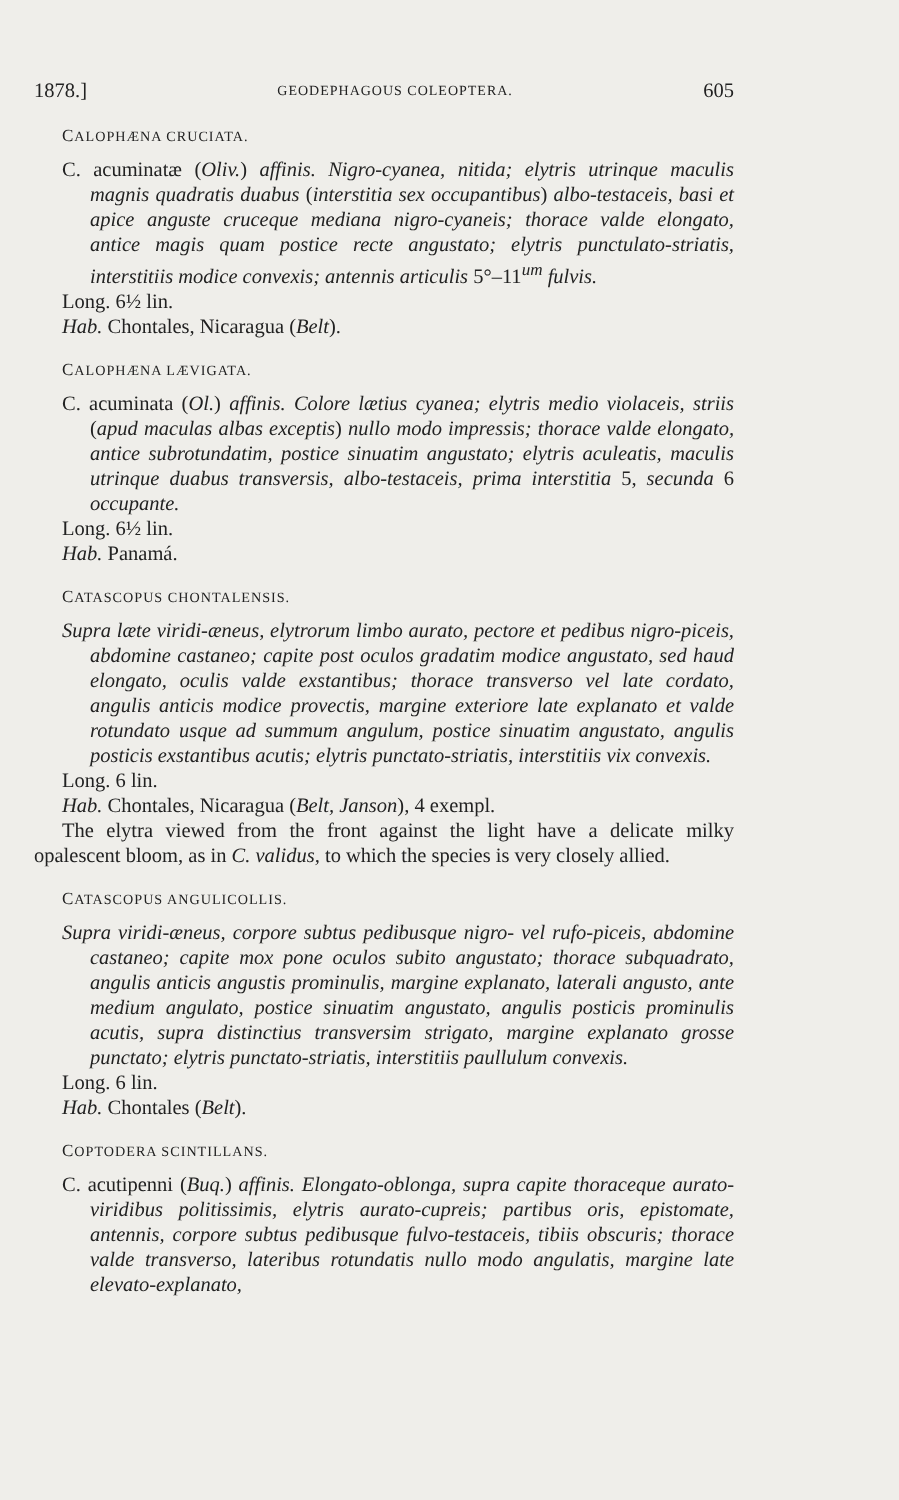1878.] GEODEPHAGOUS COLEOPTERA. 605
CALOPHÆNA CRUCIATA.
C. acuminatæ (Oliv.) affinis. Nigro-cyanea, nitida; elytris utrinque maculis magnis quadratis duabus (interstitia sex occupantibus) albo-testaceis, basi et apice anguste cruceque mediana nigro-cyaneis; thorace valde elongato, antice magis quam postice recte angustato; elytris punctulato-striatis, interstitiis modice convexis; antennis articulis 5°–11<sup>um</sup> fulvis.
Long. 6½ lin.
Hab. Chontales, Nicaragua (Belt).
CALOPHÆNA LÆVIGATA.
C. acuminata (Ol.) affinis. Colore lætius cyanea; elytris medio violaceis, striis (apud maculas albas exceptis) nullo modo impressis; thorace valde elongato, antice subrotundatim, postice sinuatim angustato; elytris aculeatis, maculis utrinque duabus transversis, albo-testaceis, prima interstitia 5, secunda 6 occupante.
Long. 6½ lin.
Hab. Panamá.
CATASCOPUS CHONTALENSIS.
Supra læte viridi-æneus, elytrorum limbo aurato, pectore et pedibus nigro-piceis, abdomine castaneo; capite post oculos gradatim modice angustato, sed haud elongato, oculis valde exstantibus; thorace transverso vel late cordato, angulis anticis modice provectis, margine exteriore late explanato et valde rotundato usque ad summum angulum, postice sinuatim angustato, angulis posticis exstantibus acutis; elytris punctato-striatis, interstitiis vix convexis.
Long. 6 lin.
Hab. Chontales, Nicaragua (Belt, Janson), 4 exempl.
The elytra viewed from the front against the light have a delicate milky opalescent bloom, as in C. validus, to which the species is very closely allied.
CATASCOPUS ANGULICOLLIS.
Supra viridi-æneus, corpore subtus pedibusque nigro- vel rufo-piceis, abdomine castaneo; capite mox pone oculos subito angustato; thorace subquadrato, angulis anticis angustis prominulis, margine explanato, laterali angusto, ante medium angulato, postice sinuatim angustato, angulis posticis prominulis acutis, supra distinctius transversim strigato, margine explanato grosse punctato; elytris punctato-striatis, interstitiis paullulum convexis.
Long. 6 lin.
Hab. Chontales (Belt).
COPTODERA SCINTILLANS.
C. acutipenni (Buq.) affinis. Elongato-oblonga, supra capite thoraceque aurato-viridibus politissimis, elytris aurato-cupreis; partibus oris, epistomate, antennis, corpore subtus pedibusque fulvo-testaceis, tibiis obscuris; thorace valde transverso, lateribus rotundatis nullo modo angulatis, margine late elevato-explanato,